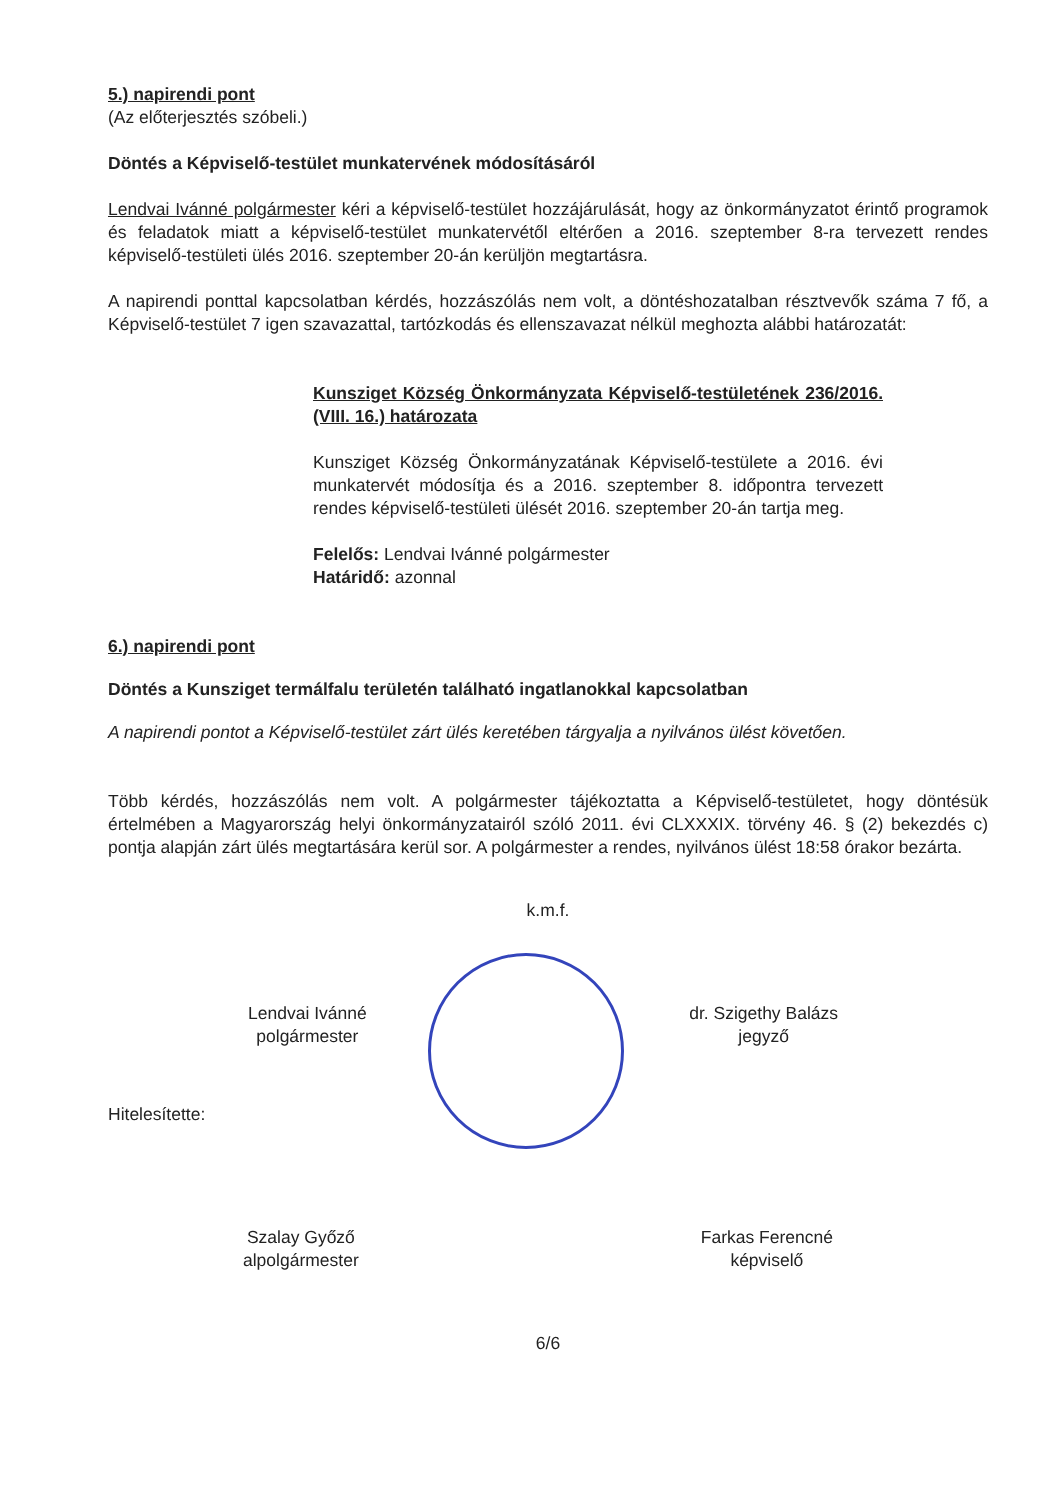5.) napirendi pont
(Az előterjesztés szóbeli.)
Döntés a Képviselő-testület munkatervének módosításáról
Lendvai Ivánné polgármester kéri a képviselő-testület hozzájárulását, hogy az önkormányzatot érintő programok és feladatok miatt a képviselő-testület munkatervétől eltérően a 2016. szeptember 8-ra tervezett rendes képviselő-testületi ülés 2016. szeptember 20-án kerüljön megtartásra.
A napirendi ponttal kapcsolatban kérdés, hozzászólás nem volt, a döntéshozatalban résztvevők száma 7 fő, a Képviselő-testület 7 igen szavazattal, tartózkodás és ellenszavazat nélkül meghozta alábbi határozatát:
Kunsziget Község Önkormányzata Képviselő-testületének 236/2016. (VIII. 16.) határozata
Kunsziget Község Önkormányzatának Képviselő-testülete a 2016. évi munkatervét módosítja és a 2016. szeptember 8. időpontra tervezett rendes képviselő-testületi ülését 2016. szeptember 20-án tartja meg.
Felelős: Lendvai Ivánné polgármester
Határidő: azonnal
6.) napirendi pont
Döntés a Kunsziget termálfalu területén található ingatlanokkal kapcsolatban
A napirendi pontot a Képviselő-testület zárt ülés keretében tárgyalja a nyilvános ülést követően.
Több kérdés, hozzászólás nem volt. A polgármester tájékoztatta a Képviselő-testületet, hogy döntésük értelmében a Magyarország helyi önkormányzatairól szóló 2011. évi CLXXXIX. törvény 46. § (2) bekezdés c) pontja alapján zárt ülés megtartására kerül sor. A polgármester a rendes, nyilvános ülést 18:58 órakor bezárta.
k.m.f.
Lendvai Ivánné
polgármester
dr. Szigethy Balázs
jegyző
Hitelesítette:
Szalay Győző
alpolgármester
Farkas Ferencné
képviselő
6/6